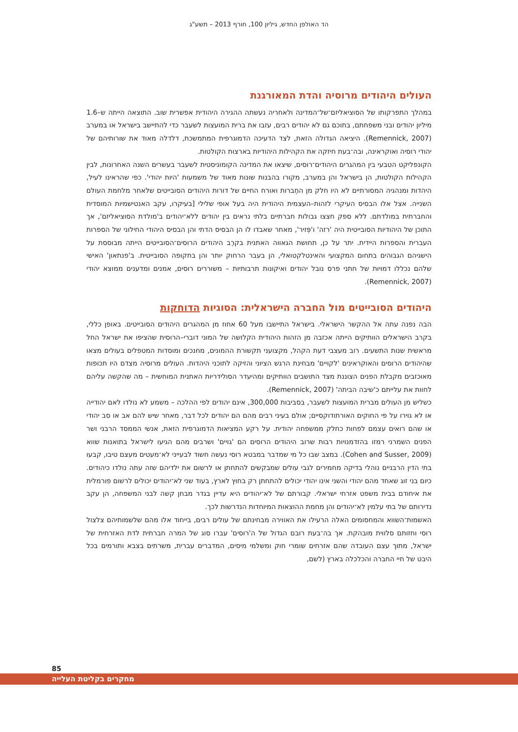הד האולפן החדש, גיליון 100, חורף 2013 – תשע"ג
העולים היהודים מרוסיה והדת המאורגנת
במהלך התפרקותו של הסוציאליזם־של־המדינה ולאחריה נעשתה ההגירה היהודית אפשרית שוב. התוצאה הייתה ש–1.6 מיליון יהודים ובני משפחתם, בתוכם גם לא יהודים רבים, עזבו את ברית המועצות לשעבר כדי להתיישב בישראל או במערב (Remennick, 2007). היציאה הגדולה הזאת, לצד הדעיכה הדמוגרפית המתמשכת, דלדלה מאוד את שורותיהם של יהודי רוסיה ואוקראינה, ובה־בעת חיזקה את הקהילות היהודיות בארצות הקולטות.
הקונפליקט הטבעי בין המהגרים היהודים־רוסים, שיצאו את המדינה הקומוניסטית לשעבר בעשרים השנה האחרונות, לבין הקהילות הקולטות, הן בישראל והן במערב, מקורו בהבנות שונות מאוד של משמעות 'היות יהודי'. כפי שהראינו לעיל, היהדות ומנהגיה המסורתיים לא היו חלק מן החֶברות ואורח החיים של דורות היהודים הסובייטים שלאחר מלחמת העולם השנייה. אצל אלו הבסיס העיקרי לזהות–העצמית היהודית היה בעל אופי שלילי [בעיקרו, עקב האנטישמיות המוסדית והחברתית במולדתם. ללא ספק חצצו גבולות חברתיים בלתי נראים בין יהודים ללא־יהודים ב'מולדת הסוציאליזם', אך התוכן של היהודיות הסובייטית היה 'רזה' ו'פְּזיר', מאחר שאבדו לו הן הבסיס הדתי והן הבסיס היהודי החילוני של הספרות העברית והספרות היידית. יתר על כן, תחושת הגאווה האתנית בקרֶב היהודים הרוסים־הסובייטים הייתה מבוססת על הישגיהם הגבוהים בתחום המקצועי והאינטלקטואלי, הן בעבר הרחוק יותר והן בתקופה הסובייטית. ב'פנתאון' האישי שלהם נכללו דמויות של חתני פרס נובל יהודים ואיקונות תרבותיות – משוררים רוסים, אמנים ומדענים ממוצא יהודי (Remennick, 2007).
היהודים הסובייטים מול החברה הישראלית: הסוגיות הדוחקות
הבה נפנה עתה אל ההקשר הישראלי. בישראל התיישבו מעל 60 אחוז מן המהגרים היהודים הסובייטים. באופן כללי, בקרב הישראלים הוותיקים הייתה אכזבה מן הזהות היהודית הקלושה של המוני דוברי–הרוסית שהציפו את ישראל החל מראשית שנות התשעים. רוב מעצבי דעת הקהל, מקצועני תקשורת ההמונים, מחנכים ומוסדות המטפלים בעולים מצאו שהיהודים הרוסים והאוקראינים 'לקויים' מבחינת הרגש הציוני והזיקה לתוכני היהדות. העולים מרוסיה מצדם היו תכופות מאוכזבים מקבלת הפנים הצוננת מצד התושבים הוותיקים ומהיעדר הסולידריות האתנית המוחשית – מה שהקשה עליהם לחוות את עלייתם כ'שיבה הביתה' (Remennick, 2007).
כשליש מן העולים מברית המועצות לשעבר, בסביבות 300,000, אינם יהודים לפי ההלכה – משמע לא נולדו לאם יהודייה או לא גוירו על פי החוקים האורתודוקסיים; אולם בעיני רבים מהם הם יהודים לכל דבר, מאחר שיש להם אב או סב יהודי או שהם רואים עצמם לפחות כחלק ממשפחה יהודית. על רקע המציאות הדמוגרפית הזאת, אנשי הממסד הרבני ושר הפנים השמרני רמזו בהזדמנויות רבות שרוב היהודים הרוסים הם 'גויים' ושרבים מהם הגיעו לישראל בתואנות שווא (Cohen and Susser, 2009). במצב שבו כל מי שמדבר במבטא רוסי נעשה חשוד לבעייני לא־מעטים מעצם טיבו, קבעו בתי הדין הרבניים נוהלי בדיקה מחמירים לגבי עולים שמבקשים להתחתן או לרשום את ילדיהם שזה עתה נולדו כיהודים. כיום בני זוג שאחד מהם יהודי והשני אינו יהודי יכולים להתחתן רק בחוץ לארץ, בעוד שני לא־יהודים יכולים לרשום פורמלית את איחודם בבית משפט אזרחי ישראלי. קבורתם של לא־יהודים היא עדיין בגדר מבחן קשה לבני המשפחה, הן עקב נדירותם של בתי עלמין לא־יהודים והן מחמת ההוצאות המיוחדות הנדרשות לכך.
האשמות־השווא והמחסומים האלה הרעילו את האווירה מבחינתם של עולים רבים, בייחוד אלו מהם שלשמותיהם צלצול רוסי וחזותם סלווית מובהקת. אך בה־בעת רובם הגדול של ה'רוסים' עברו סוג של המרה חברתית לדת האזרחית של ישראל, מתוך עצם העובדה שהם אזרחים שומרי חוק ומשלמי מיסים, המדברים עברית, משרתים בצבא ותורמים בכל היבט של חיי החברה והכלכלה בארץ (לשם,
85
מחקרים בקליטת העלייה